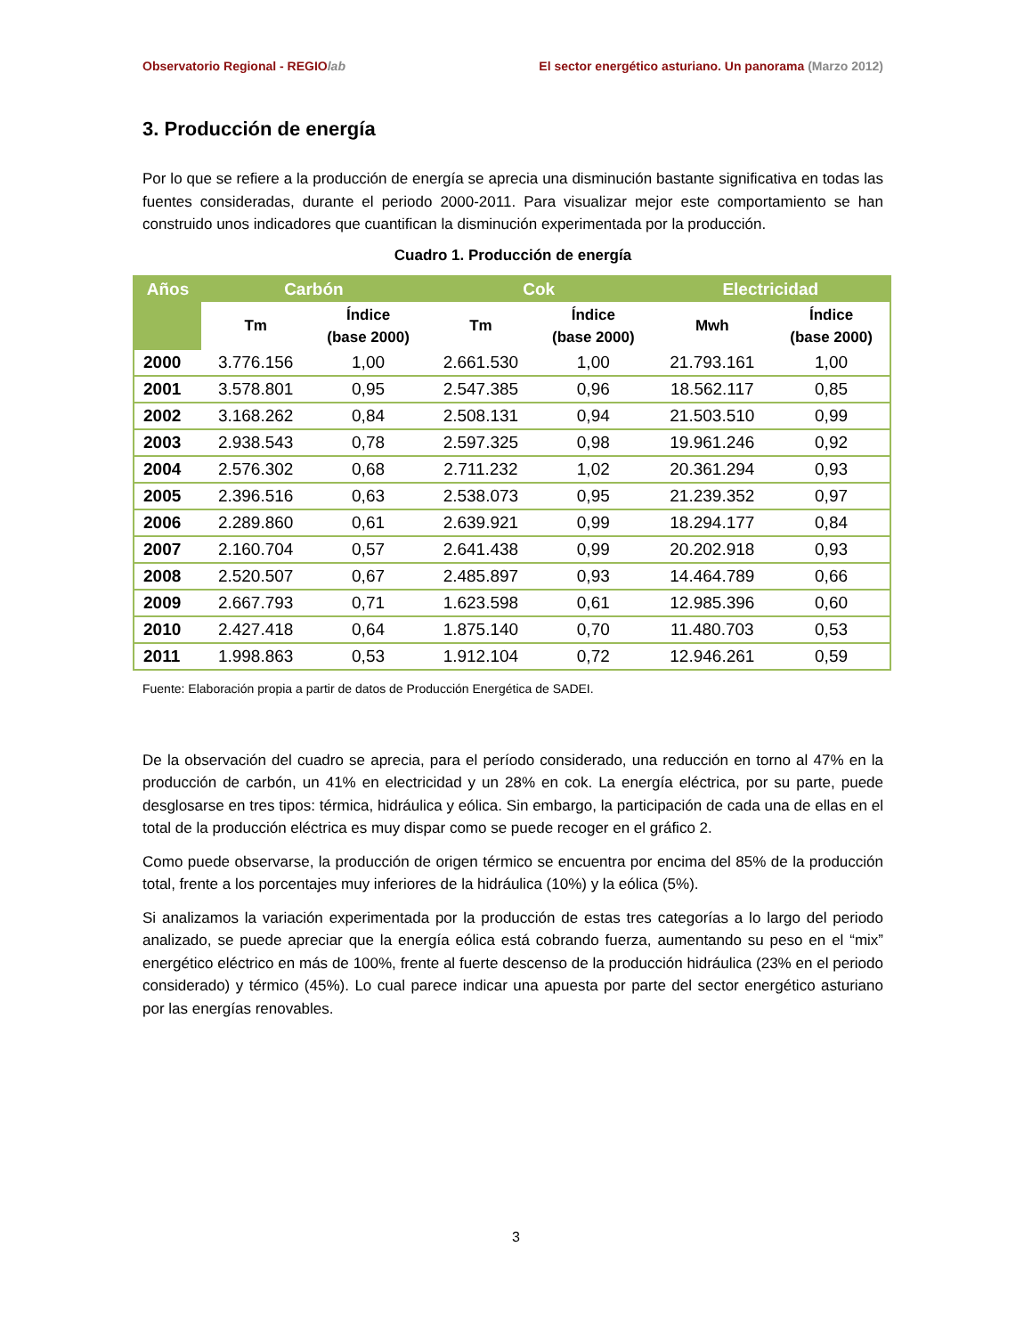Observatorio Regional - REGIOlab El sector energético asturiano. Un panorama (Marzo 2012)
3. Producción de energía
Por lo que se refiere a la producción de energía se aprecia una disminución bastante significativa en todas las fuentes consideradas, durante el periodo 2000-2011. Para visualizar mejor este comportamiento se han construido unos indicadores que cuantifican la disminución experimentada por la producción.
Cuadro 1. Producción de energía
| Años | Carbón | | Cok | | Electricidad | |
| --- | --- | --- | --- | --- | --- | --- |
| | Tm | Índice (base 2000) | Tm | Índice (base 2000) | Mwh | Índice (base 2000) |
| 2000 | 3.776.156 | 1,00 | 2.661.530 | 1,00 | 21.793.161 | 1,00 |
| 2001 | 3.578.801 | 0,95 | 2.547.385 | 0,96 | 18.562.117 | 0,85 |
| 2002 | 3.168.262 | 0,84 | 2.508.131 | 0,94 | 21.503.510 | 0,99 |
| 2003 | 2.938.543 | 0,78 | 2.597.325 | 0,98 | 19.961.246 | 0,92 |
| 2004 | 2.576.302 | 0,68 | 2.711.232 | 1,02 | 20.361.294 | 0,93 |
| 2005 | 2.396.516 | 0,63 | 2.538.073 | 0,95 | 21.239.352 | 0,97 |
| 2006 | 2.289.860 | 0,61 | 2.639.921 | 0,99 | 18.294.177 | 0,84 |
| 2007 | 2.160.704 | 0,57 | 2.641.438 | 0,99 | 20.202.918 | 0,93 |
| 2008 | 2.520.507 | 0,67 | 2.485.897 | 0,93 | 14.464.789 | 0,66 |
| 2009 | 2.667.793 | 0,71 | 1.623.598 | 0,61 | 12.985.396 | 0,60 |
| 2010 | 2.427.418 | 0,64 | 1.875.140 | 0,70 | 11.480.703 | 0,53 |
| 2011 | 1.998.863 | 0,53 | 1.912.104 | 0,72 | 12.946.261 | 0,59 |
Fuente: Elaboración propia a partir de datos de Producción Energética de SADEI.
De la observación del cuadro se aprecia, para el período considerado, una reducción en torno al 47% en la producción de carbón, un 41% en electricidad y un 28% en cok. La energía eléctrica, por su parte, puede desglosarse en tres tipos: térmica, hidráulica y eólica. Sin embargo, la participación de cada una de ellas en el total de la producción eléctrica es muy dispar como se puede recoger en el gráfico 2.
Como puede observarse, la producción de origen térmico se encuentra por encima del 85% de la producción total, frente a los porcentajes muy inferiores de la hidráulica (10%) y la eólica (5%).
Si analizamos la variación experimentada por la producción de estas tres categorías a lo largo del periodo analizado, se puede apreciar que la energía eólica está cobrando fuerza, aumentando su peso en el “mix” energético eléctrico en más de 100%, frente al fuerte descenso de la producción hidráulica (23% en el periodo considerado) y térmico (45%). Lo cual parece indicar una apuesta por parte del sector energético asturiano por las energías renovables.
3